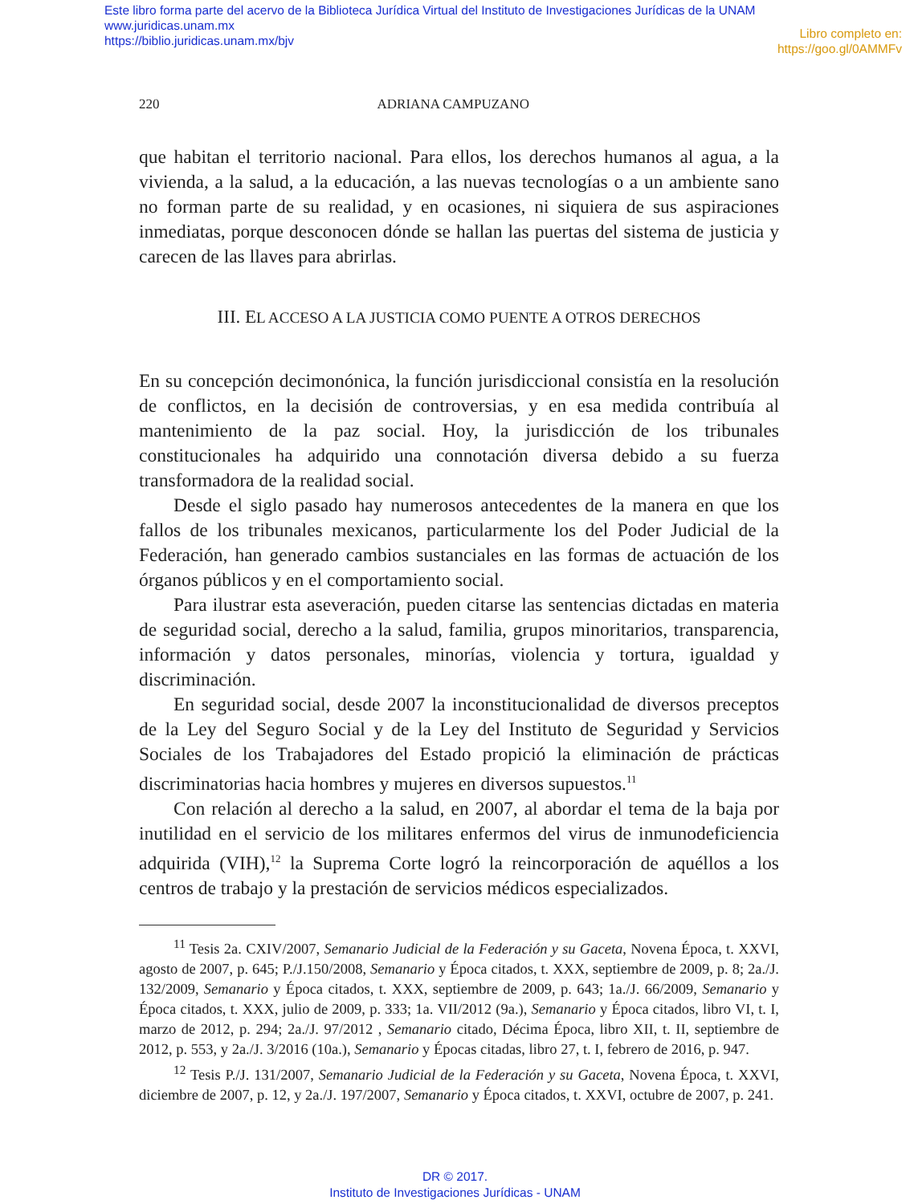Este libro forma parte del acervo de la Biblioteca Jurídica Virtual del Instituto de Investigaciones Jurídicas de la UNAM
www.juridicas.unam.mx
https://biblio.juridicas.unam.mx/bjv
Libro completo en:
https://goo.gl/0AMMFv
220 ADRIANA CAMPUZANO
que habitan el territorio nacional. Para ellos, los derechos humanos al agua, a la vivienda, a la salud, a la educación, a las nuevas tecnologías o a un ambiente sano no forman parte de su realidad, y en ocasiones, ni siquiera de sus aspiraciones inmediatas, porque desconocen dónde se hallan las puertas del sistema de justicia y carecen de las llaves para abrirlas.
III. EL ACCESO A LA JUSTICIA COMO PUENTE A OTROS DERECHOS
En su concepción decimonónica, la función jurisdiccional consistía en la resolución de conflictos, en la decisión de controversias, y en esa medida contribuía al mantenimiento de la paz social. Hoy, la jurisdicción de los tribunales constitucionales ha adquirido una connotación diversa debido a su fuerza transformadora de la realidad social.
Desde el siglo pasado hay numerosos antecedentes de la manera en que los fallos de los tribunales mexicanos, particularmente los del Poder Judicial de la Federación, han generado cambios sustanciales en las formas de actuación de los órganos públicos y en el comportamiento social.
Para ilustrar esta aseveración, pueden citarse las sentencias dictadas en materia de seguridad social, derecho a la salud, familia, grupos minoritarios, transparencia, información y datos personales, minorías, violencia y tortura, igualdad y discriminación.
En seguridad social, desde 2007 la inconstitucionalidad de diversos preceptos de la Ley del Seguro Social y de la Ley del Instituto de Seguridad y Servicios Sociales de los Trabajadores del Estado propició la eliminación de prácticas discriminatorias hacia hombres y mujeres en diversos supuestos.<sup>11</sup>
Con relación al derecho a la salud, en 2007, al abordar el tema de la baja por inutilidad en el servicio de los militares enfermos del virus de inmunodeficiencia adquirida (VIH),<sup>12</sup> la Suprema Corte logró la reincorporación de aquéllos a los centros de trabajo y la prestación de servicios médicos especializados.
<sup>11</sup> Tesis 2a. CXIV/2007, Semanario Judicial de la Federación y su Gaceta, Novena Época, t. XXVI, agosto de 2007, p. 645; P./J.150/2008, Semanario y Época citados, t. XXX, septiembre de 2009, p. 8; 2a./J. 132/2009, Semanario y Época citados, t. XXX, septiembre de 2009, p. 643; 1a./J. 66/2009, Semanario y Época citados, t. XXX, julio de 2009, p. 333; 1a. VII/2012 (9a.), Semanario y Época citados, libro VI, t. I, marzo de 2012, p. 294; 2a./J. 97/2012 , Semanario citado, Décima Época, libro XII, t. II, septiembre de 2012, p. 553, y 2a./J. 3/2016 (10a.), Semanario y Épocas citadas, libro 27, t. I, febrero de 2016, p. 947.
<sup>12</sup> Tesis P./J. 131/2007, Semanario Judicial de la Federación y su Gaceta, Novena Época, t. XXVI, diciembre de 2007, p. 12, y 2a./J. 197/2007, Semanario y Época citados, t. XXVI, octubre de 2007, p. 241.
DR © 2017.
Instituto de Investigaciones Jurídicas - UNAM